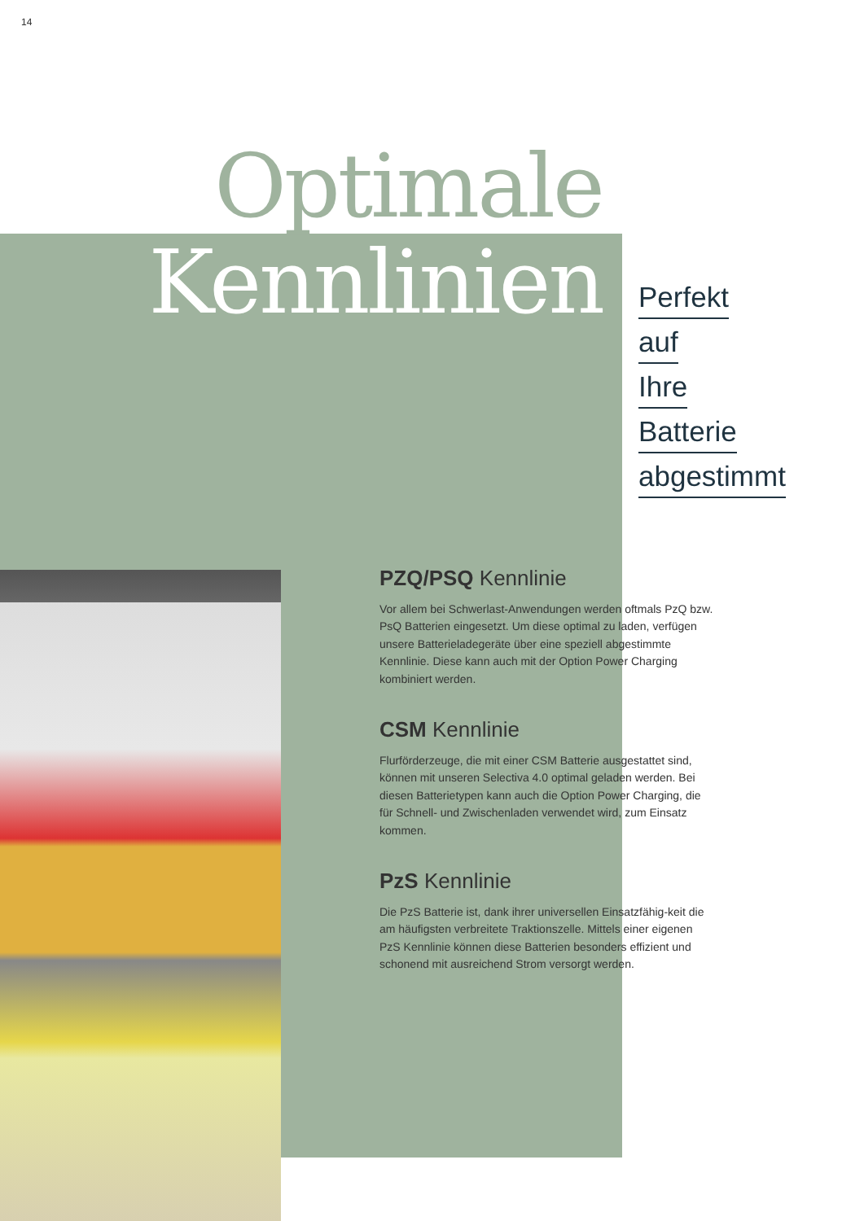14
Optimale
Kennlinien
Perfekt
auf
Ihre
Batterie
abgestimmt
PZQ/PSQ Kennlinie
Vor allem bei Schwerlast-Anwendungen werden oftmals PzQ bzw. PsQ Batterien eingesetzt. Um diese optimal zu laden, verfügen unsere Batterieladegeräte über eine speziell abgestimmte Kennlinie. Diese kann auch mit der Option Power Charging kombiniert werden.
CSM Kennlinie
Flurförderzeuge, die mit einer CSM Batterie ausgestattet sind, können mit unseren Selectiva 4.0 optimal geladen werden. Bei diesen Batterietypen kann auch die Option Power Charging, die für Schnell- und Zwischenladen verwendet wird, zum Einsatz kommen.
PzS Kennlinie
Die PzS Batterie ist, dank ihrer universellen Einsatzfähig-keit die am häufigsten verbreitete Traktionszelle. Mittels einer eigenen PzS Kennlinie können diese Batterien besonders effizient und schonend mit ausreichend Strom versorgt werden.